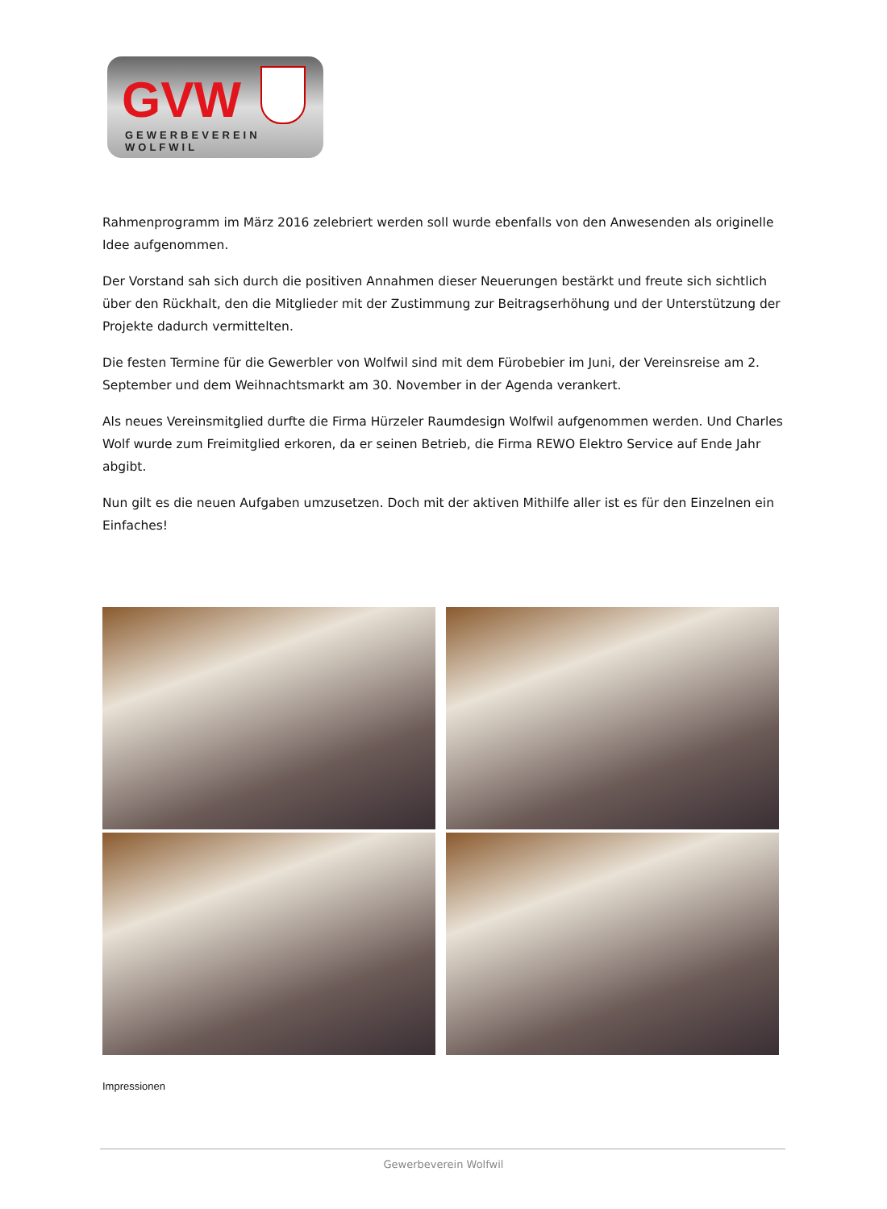GVW
GEWERBEVEREIN WOLFWIL
Rahmenprogramm im März 2016 zelebriert werden soll wurde ebenfalls von den Anwesenden als originelle Idee aufgenommen.
Der Vorstand sah sich durch die positiven Annahmen dieser Neuerungen bestärkt und freute sich sichtlich über den Rückhalt, den die Mitglieder mit der Zustimmung zur Beitragserhöhung und der Unterstützung der Projekte dadurch vermittelten.
Die festen Termine für die Gewerbler von Wolfwil sind mit dem Fürobebier im Juni, der Vereinsreise am 2. September und dem Weihnachtsmarkt am 30. November in der Agenda verankert.
Als neues Vereinsmitglied durfte die Firma Hürzeler Raumdesign Wolfwil aufgenommen werden. Und Charles Wolf wurde zum Freimitglied erkoren, da er seinen Betrieb, die Firma REWO Elektro Service auf Ende Jahr abgibt.
Nun gilt es die neuen Aufgaben umzusetzen. Doch mit der aktiven Mithilfe aller ist es für den Einzelnen ein Einfaches!
Impressionen
Gewerbeverein Wolfwil